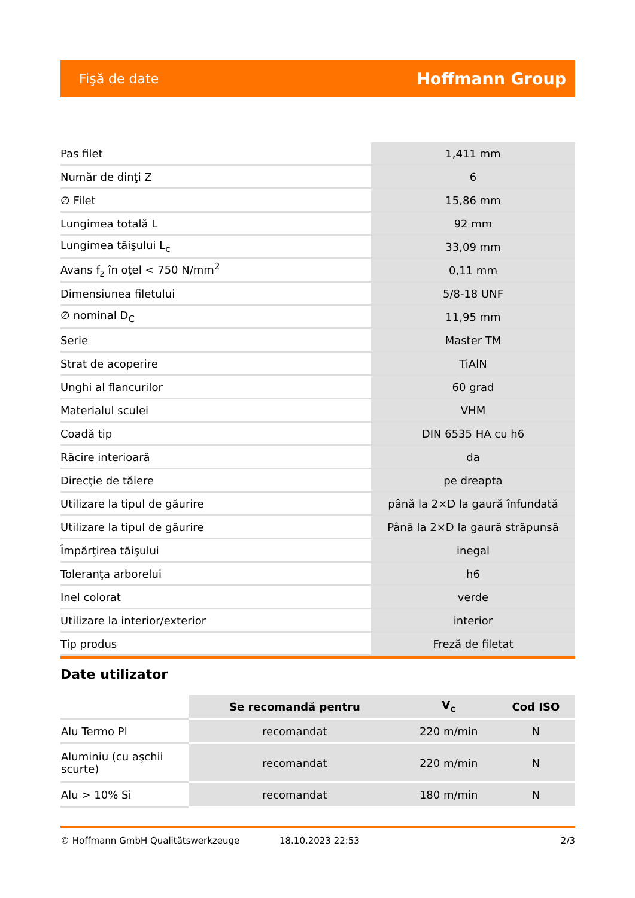Fişă de date Hoffmann Group
| Pas filet | 1,411 mm |
| Număr de dinţi Z | 6 |
| ∅ Filet | 15,86 mm |
| Lungimea totală L | 92 mm |
| Lungimea tăişului L<sub>c</sub> | 33,09 mm |
| Avans f<sub>z</sub> în oţel < 750 N/mm<sup>2</sup> | 0,11 mm |
| Dimensiunea filetului | 5/8-18 UNF |
| ∅ nominal D<sub>C</sub> | 11,95 mm |
| Serie | Master TM |
| Strat de acoperire | TiAlN |
| Unghi al flancurilor | 60 grad |
| Materialul sculei | VHM |
| Coadă tip | DIN 6535 HA cu h6 |
| Răcire interioară | da |
| Direcţie de tăiere | pe dreapta |
| Utilizare la tipul de găurire | până la 2×D la gaură înfundată |
| Utilizare la tipul de găurire | Până la 2×D la gaură străpunsă |
| Împărţirea tăişului | inegal |
| Toleranţa arborelui | h6 |
| Inel colorat | verde |
| Utilizare la interior/exterior | interior |
| Tip produs | Freză de filetat |
Date utilizator
| | Se recomandă pentru | V<sub>c</sub> | Cod ISO |
| --- | --- | --- | --- |
| Alu Termo Pl | recomandat | 220 m/min | N |
| Aluminiu (cu aşchii scurte) | recomandat | 220 m/min | N |
| Alu > 10% Si | recomandat | 180 m/min | N |
© Hoffmann GmbH Qualitätswerkzeuge 18.10.2023 22:53 2/3